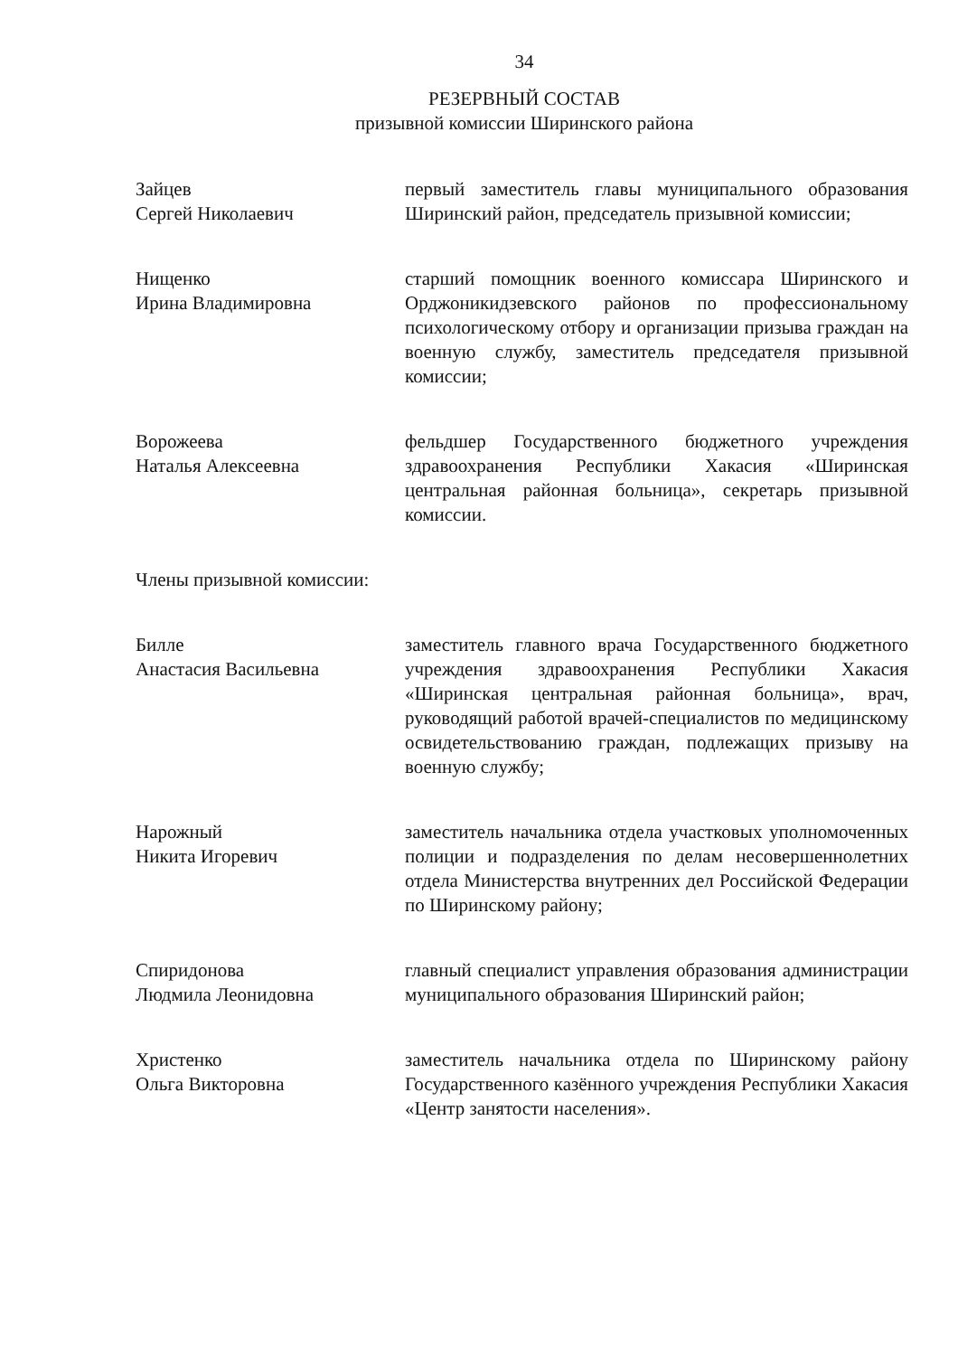34
РЕЗЕРВНЫЙ СОСТАВ
призывной комиссии Ширинского района
Зайцев
Сергей Николаевич
первый заместитель главы муниципального образования Ширинский район, председатель призывной комиссии;
Нищенко
Ирина Владимировна
старший помощник военного комиссара Ширинского и Орджоникидзевского районов по профессиональному психологическому отбору и организации призыва граждан на военную службу, заместитель председателя призывной комиссии;
Ворожеева
Наталья Алексеевна
фельдшер Государственного бюджетного учреждения здравоохранения Республики Хакасия «Ширинская центральная районная больница», секретарь призывной комиссии.
Члены призывной комиссии:
Билле
Анастасия Васильевна
заместитель главного врача Государственного бюджетного учреждения здравоохранения Республики Хакасия «Ширинская центральная районная больница», врач, руководящий работой врачей-специалистов по медицинскому освидетельствованию граждан, подлежащих призыву на военную службу;
Нарожный
Никита Игоревич
заместитель начальника отдела участковых уполномоченных полиции и подразделения по делам несовершеннолетних отдела Министерства внутренних дел Российской Федерации по Ширинскому району;
Спиридонова
Людмила Леонидовна
главный специалист управления образования администрации муниципального образования Ширинский район;
Христенко
Ольга Викторовна
заместитель начальника отдела по Ширинскому району Государственного казённого учреждения Республики Хакасия «Центр занятости населения».